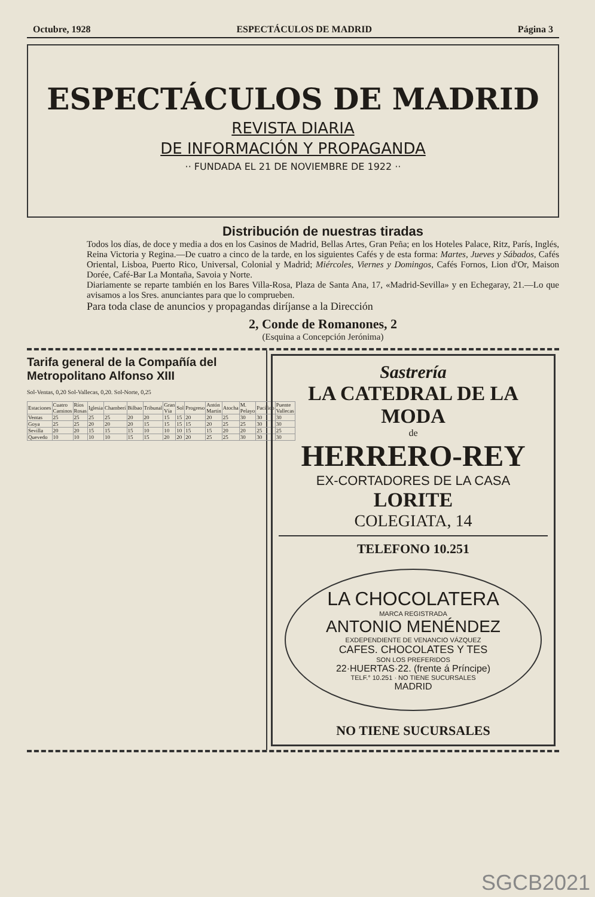Octubre, 1928 ESPECTÁCULOS DE MADRID Página 3
ESPECTÁCULOS DE MADRID
REVISTA DIARIA
DE INFORMACIÓN Y PROPAGANDA
·· FUNDADA EL 21 DE NOVIEMBRE DE 1922 ··
Distribución de nuestras tiradas
Todos los días, de doce y media a dos en los Casinos de Madrid, Bellas Artes, Gran Peña; en los Hoteles Palace, Ritz, París, Inglés, Reina Victoria y Regina.—De cuatro a cinco de la tarde, en los siguientes Cafés y de esta forma: Martes, Jueves y Sábados, Cafés Oriental, Lisboa, Puerto Rico, Universal, Colonial y Madrid; Miércoles, Viernes y Domingos, Cafés Fornos, Lion d'Or, Maison Dorée, Café-Bar La Montaña, Savoia y Norte.
Diariamente se reparte también en los Bares Villa-Rosa, Plaza de Santa Ana, 17, «Madrid-Sevilla» y en Echegaray, 21.—Lo que avisamos a los Sres. anunciantes para que lo comprueben.
Para toda clase de anuncios y propagandas diríjanse a la Dirección
2, Conde de Romanones, 2
(Esquina a Concepción Jerónima)
Tarifa general de la Compañía del Metropolitano Alfonso XIII
Sol-Ventas, 0,20 Sol-Vallecas, 0,20. Sol-Norte, 0,25
| Estaciones | Cuatro Caminos | Ríos Rosas | Iglesia | Chamberí | Bilbao | Tribunal | Gran Vía | Sol | Progreso | Antón Martín | Atocha | M. Pelayo | Pacífico | Puente Vallecas |
| Ventas | 25 | 25 | 25 | 25 | 20 | 20 | 15 | 15 | 20 | 20 | 25 | 30 | 30 | 30 |
| Goya | 25 | 25 | 20 | 20 | 20 | 15 | 15 | 15 | 15 | 20 | 25 | 25 | 30 | 30 |
| Sevilla | 20 | 20 | 15 | 15 | 15 | 10 | 10 | 10 | 15 | 15 | 20 | 20 | 25 | 25 |
| Quevedo | 10 | 10 | 10 | 10 | 15 | 15 | 20 | 20 | 20 | 25 | 25 | 30 | 30 | 30 |
Sastrería
LA CATEDRAL DE LA MODA
de
HERRERO-REY
EX-CORTADORES DE LA CASA
LORITE
COLEGIATA, 14
TELEFONO 10.251
LA CHOCOLATERA
MARCA REGISTRADA
ANTONIO MENÉNDEZ
EXDEPENDIENTE DE VENANCIO VÁZQUEZ
CAFES. CHOCOLATES Y TES
SON LOS PREFERIDOS
22·HUERTAS·22. (frente á Príncipe)
TELF.° 10.251 · NO TIENE SUCURSALES
MADRID
NO TIENE SUCURSALES
SGCB2021